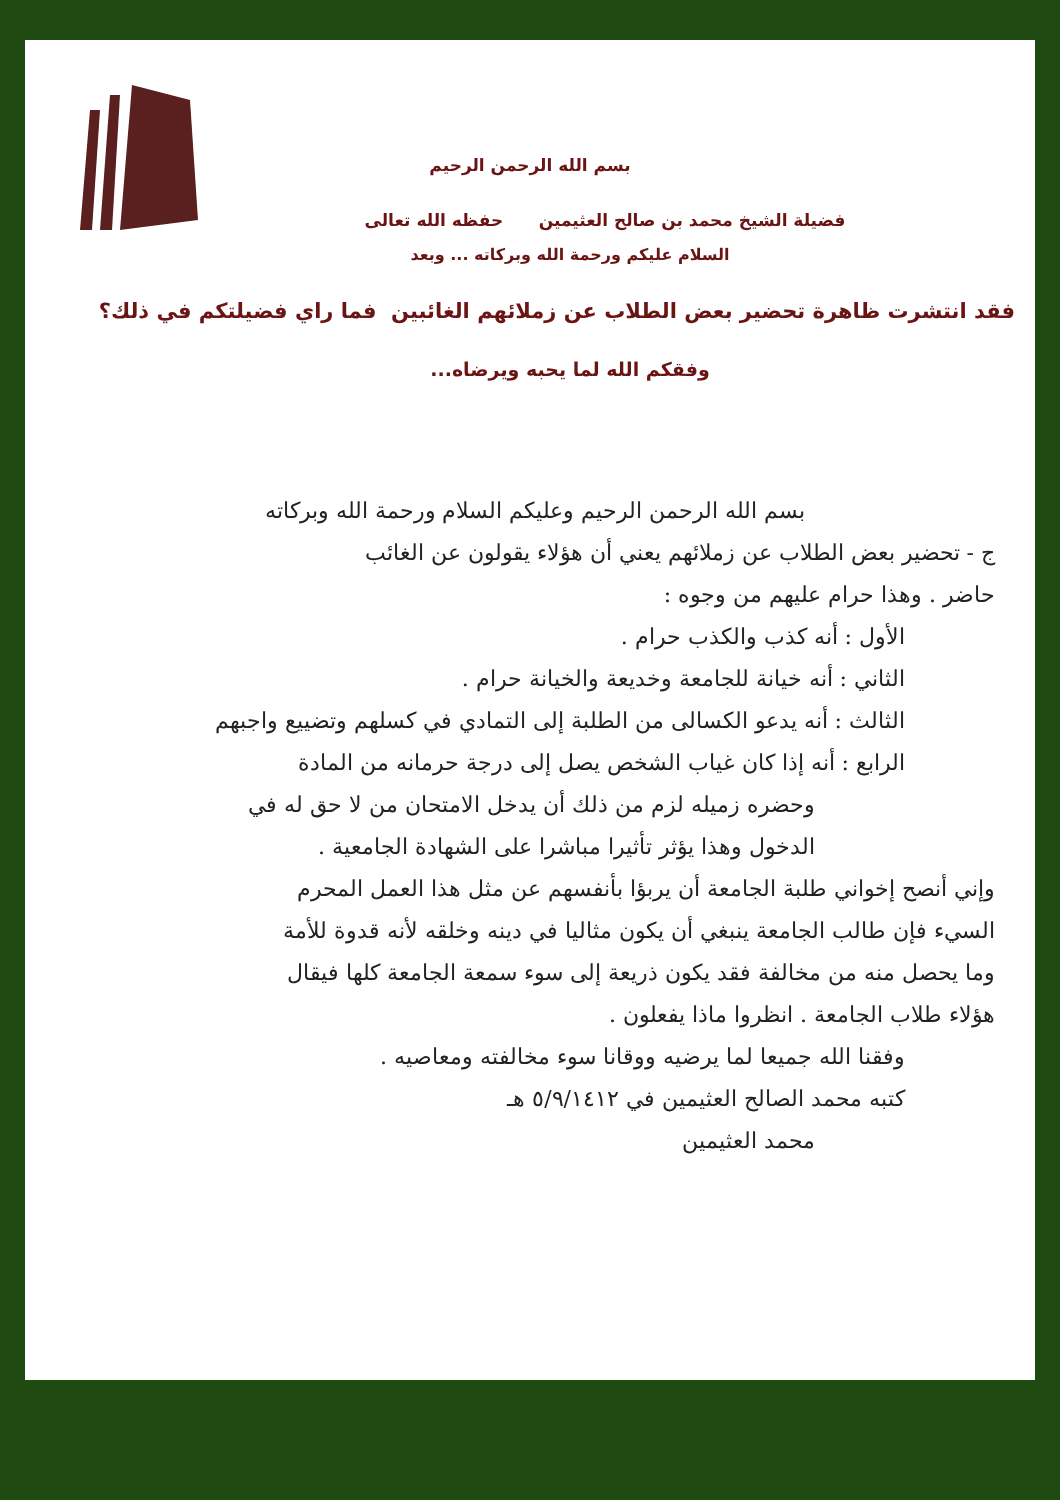بسم الله الرحمن الرحيم
فضيلة الشيخ محمد بن صالح العثيمين حفظه الله تعالى
السلام عليكم ورحمة الله وبركاته ... وبعد
فقد انتشرت ظاهرة تحضير بعض الطلاب عن زملائهم الغائبين فما راي فضيلتكم في ذلك؟
وفقكم الله لما يحبه ويرضاه...
بسم الله الرحمن الرحيم وعليكم السلام ورحمة الله وبركاته
ج - تحضير بعض الطلاب عن زملائهم يعني أن هؤلاء يقولون عن الغائب
حاضر . وهذا حرام عليهم من وجوه :
الأول : أنه كذب والكذب حرام .
الثاني : أنه خيانة للجامعة وخديعة والخيانة حرام .
الثالث : أنه يدعو الكسالى من الطلبة إلى التمادي في كسلهم وتضييع واجبهم
الرابع : أنه إذا كان غياب الشخص يصل إلى درجة حرمانه من المادة
وحضره زميله لزم من ذلك أن يدخل الامتحان من لا حق له في
الدخول وهذا يؤثر تأثيرا مباشرا على الشهادة الجامعية .
وإني أنصح إخواني طلبة الجامعة أن يربؤا بأنفسهم عن مثل هذا العمل المحرم
السيء فإن طالب الجامعة ينبغي أن يكون مثاليا في دينه وخلقه لأنه قدوة للأمة
وما يحصل منه من مخالفة فقد يكون ذريعة إلى سوء سمعة الجامعة كلها فيقال
هؤلاء طلاب الجامعة . انظروا ماذا يفعلون .
وفقنا الله جميعا لما يرضيه ووقانا سوء مخالفته ومعاصيه .
كتبه محمد الصالح العثيمين في ٥/٩/١٤١٢ هـ
محمد العثيمين